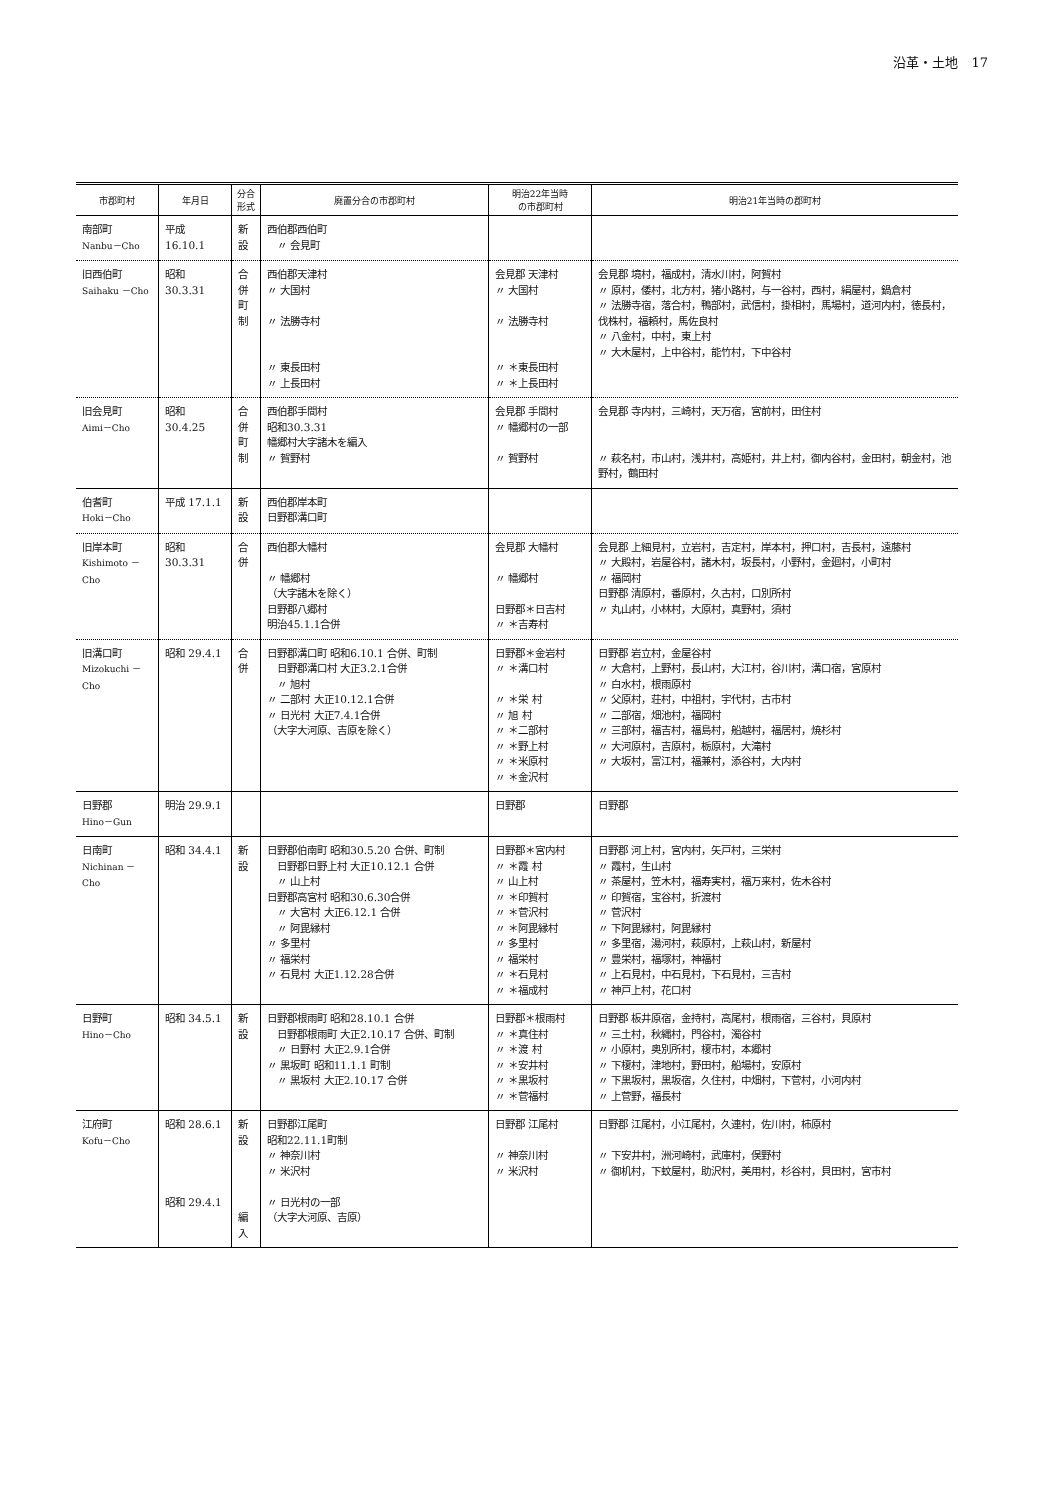沿革・土地　17
| 市郡町村 | 年月日 | 分合 形式 | 廃置分合の市郡町村 | 明治22年当時 の市郡町村 | 明治21年当時の郡町村 |
| --- | --- | --- | --- | --- | --- |
| 南部町 Nanbu－Cho | 平成 16.10.1 | 新設 | 西伯郡西伯町 〃 会見町 | | |
| 旧西伯町 Saihaku －Cho | 昭和 30.3.31 | 合併 町制 | 西伯郡天津村 〃 大国村 〃 法勝寺村 〃 東長田村 〃 上長田村 | 会見郡 天津村 〃 大国村 〃 法勝寺村 〃 ＊東長田村 〃 ＊上長田村 | 会見郡 境村，福成村，清水川村，阿賀村 〃 原村，倭村，北方村，猪小路村，与一谷村，西村，絹屋村，鍋倉村 〃 法勝寺宿，落合村，鴨部村，武信村，掛相村，馬場村，道河内村，徳長村，伐株村，福頼村，馬佐良村 〃 八金村，中村，東上村 〃 大木屋村，上中谷村，能竹村，下中谷村 |
| 旧会見町 Aimi－Cho | 昭和 30.4.25 | 合併 町制 | 西伯郡手間村 昭和30.3.31 幡郷村大字諸木を編入 〃 賀野村 | 会見郡 手間村 〃 幡郷村の一部 〃 賀野村 | 会見郡 寺内村，三崎村，天万宿，宮前村，田住村 〃 萩名村，市山村，浅井村，高姫村，井上村，御内谷村，金田村，朝金村，池野村，鶴田村 |
| 伯耆町 Hoki－Cho | 平成 17.1.1 | 新設 | 西伯郡岸本町 日野郡溝口町 | | |
| 旧岸本町 Kishimoto －Cho | 昭和 30.3.31 | 合併 | 西伯郡大幡村 〃 幡郷村 （大字諸木を除く） 日野郡八郷村 明治45.1.1合併 | 会見郡 大幡村 〃 幡郷村 日野郡＊日吉村 〃 ＊吉寿村 | 会見郡 上細見村，立岩村，吉定村，岸本村，押口村，吉長村，遠藤村 〃 大殿村，岩屋谷村，諸木村，坂長村，小野村，金廻村，小町村 〃 福岡村 日野郡 清原村，番原村，久古村，口別所村 〃 丸山村，小林村，大原村，真野村，須村 |
| 旧溝口町 Mizokuchi －Cho | 昭和 29.4.1 | 合併 | 日野郡溝口町 昭和6.10.1 合併、町制 日野郡溝口村 大正3.2.1合併 〃 旭村 〃 二部村 大正10.12.1合併 〃 日光村 大正7.4.1合併 （大字大河原、吉原を除く） | 日野郡＊金岩村 〃 ＊溝口村 〃 ＊栄 村 〃 旭 村 〃 ＊二部村 〃 ＊野上村 〃 ＊米原村 〃 ＊金沢村 | 日野郡 岩立村，金屋谷村 〃 大倉村，上野村，長山村，大江村，谷川村，溝口宿，宮原村 〃 白水村，根雨原村 〃 父原村，荘村，中祖村，宇代村，古市村 〃 二部宿，畑池村，福岡村 〃 三部村，福吉村，福島村，船越村，福居村，焼杉村 〃 大河原村，吉原村，栃原村，大滝村 〃 大坂村，富江村，福兼村，添谷村，大内村 |
| 日野郡 Hino－Gun | 明治 29.9.1 | | | 日野郡 | 日野郡 |
| 日南町 Nichinan －Cho | 昭和 34.4.1 | 新設 | 日野郡伯南町 昭和30.5.20 合併、町制 日野郡日野上村 大正10.12.1 合併 〃 山上村 日野郡高宮村 昭和30.6.30合併 〃 大宮村 大正6.12.1 合併 〃 阿毘縁村 〃 多里村 〃 福栄村 〃 石見村 大正1.12.28合併 | 日野郡＊宮内村 〃 ＊霞 村 〃 山上村 〃 ＊印賀村 〃 ＊菅沢村 〃 ＊阿毘縁村 〃 多里村 〃 福栄村 〃 ＊石見村 〃 ＊福成村 | 日野郡 河上村，宮内村，矢戸村，三栄村 〃 霞村，生山村 〃 茶屋村，笠木村，福寿実村，福万来村，佐木谷村 〃 印賀宿，宝谷村，折渡村 〃 菅沢村 〃 下阿毘縁村，阿毘縁村 〃 多里宿，湯河村，萩原村，上萩山村，新屋村 〃 豊栄村，福塚村，神福村 〃 上石見村，中石見村，下石見村，三吉村 〃 神戸上村，花口村 |
| 日野町 Hino－Cho | 昭和 34.5.1 | 新設 | 日野郡根雨町 昭和28.10.1 合併 日野郡根雨町 大正2.10.17 合併、町制 〃 日野村 大正2.9.1合併 〃 黒坂町 昭和11.1.1 町制 〃 黒坂村 大正2.10.17 合併 | 日野郡＊根雨村 〃 ＊真住村 〃 ＊渡 村 〃 ＊安井村 〃 ＊黒坂村 〃 ＊菅福村 | 日野郡 板井原宿，金持村，高尾村，根雨宿，三谷村，貝原村 〃 三土村，秋縄村，門谷村，濁谷村 〃 小原村，奥別所村，榎市村，本郷村 〃 下榎村，津地村，野田村，船場村，安原村 〃 下黒坂村，黒坂宿，久住村，中畑村，下菅村，小河内村 〃 上菅野，福長村 |
| 江府町 Kofu－Cho | 昭和 28.6.1 昭和 29.4.1 | 新設 編入 | 日野郡江尾町 昭和22.11.1町制 〃 神奈川村 〃 米沢村 〃 日光村の一部 （大字大河原、吉原） | 日野郡 江尾村 〃 神奈川村 〃 米沢村 | 日野郡 江尾村，小江尾村，久連村，佐川村，柿原村 〃 下安井村，洲河崎村，武庫村，俣野村 〃 御机村，下蚊屋村，助沢村，美用村，杉谷村，貝田村，宮市村 |